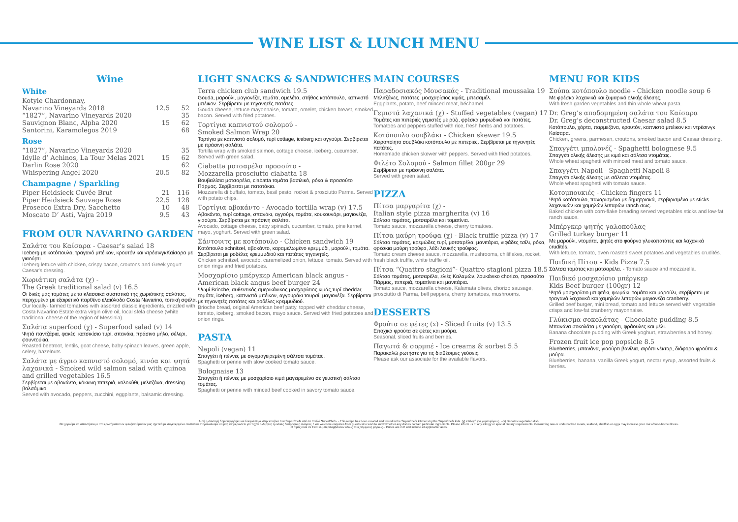WINE LIST & LUNCH MENU
Wine
White
| Kotyle Chardonnay, | | |
| Navarino Vineyards 2018 | 12.5 | 52 |
| “1827”, Navarino Vineyards 2020 | | 35 |
| Sauvignon Blanc, Alpha 2020 | 15 | 62 |
| Santorini, Karamolegos 2019 | | 68 |
Rose
| “1827”, Navarino Vineyards 2020 | | 35 |
| Idylle d’ Achinos, La Tour Melas 2021 | 15 | 62 |
| Darlin Rose 2020 | | 62 |
| Whispering Angel 2020 | 20.5 | 82 |
Champagne / Sparkling
| Piper Heidsieck Cuvée Brut | 21 | 116 |
| Piper Heidsieck Sauvage Rose | 22.5 | 128 |
| Prosecco Extra Dry, Sacchetto | 10 | 48 |
| Moscato D’ Asti, Vajra 2019 | 9.5 | 43 |
FROM OUR NAVARINO GARDEN
Σαλάτα του Καίσαρα - Caesar's salad 18
Iceberg με κοτόπουλο, τραγανό μπέικον, κρουτόν και ντρέσινγκΚαίσαρα με γιαούρτι.
Iceberg lettuce with chicken, crispy bacon, croutons and Greek yogurt Caesar's dressing.
Χωριάτικη σαλάτα (χ) -
The Greek traditional salad (v) 16.5
Οι δικές μας τομάτες με τα κλασσικά συστατικά της χωριάτικης σαλάτας, περιχυμένα με εξαιρετικό παρθένο ελαιόλαδο Costa Navarino, τοπική σφέλα.
Our locally- farmed tomatoes with assorted classic ingredients, drizzled with Costa Navarino Estate extra virgin olive oil, local sfela cheese (white traditional cheese of the region of Messinia).
Σαλάτα superfood (χ) - Superfood salad (v) 14
Ψητά παντζάρια, φακές, κατσικίσιο τυρί, σπανάκι, πράσινο μήλο, σέλερι, φουντούκια.
Roasted beetroot, lentils, goat cheese, baby spinach leaves, green apple, celery, hazelnuts.
Σαλάτα με άγριο καπνιστό σολομό, κινόα και ψητά λαχανικά - Smoked wild salmon salad with quinoa and grilled vegetables 16.5
Σερβίρεται με αβοκάντο, κόκκινη πιπεριά, κολοκύθι, μελιτζάνα, dressing βαλσάμικο.
Served with avocado, peppers, zucchini, eggplants, balsamic dressing.
LIGHT SNACKS & SANDWICHES
Terra chicken club sandwich 19.5
Gouda, μαρούλι, μαγιονέζα, τομάτα, ομελέτα, στήθος κοτόπουλο, καπνιστό μπέικον. Σερβίρεται με τηγανητές πατάτες.
Gouda cheese, lettuce mayonnaise, tomato, omelet, chicken breast, smoked bacon. Served with fried potatoes.
Τορτίγια καπνιστού σολομού -
Smoked Salmon Wrap 20
Τορτίγια με καπνιστό σολομό, τυρί cottage, iceberg και αγγούρι. Σερβίρεται με πράσινη σαλάτα.
Tortilla wrap with smoked salmon, cottage cheese, iceberg, cucumber. Served with green salad.
Ciabatta μοτσαρέλα προσούτο -
Mozzarella prosciutto ciabatta 18
Βουβαλίσια μοτσαρέλα, ciabatta τομάτα βασιλικό, ρόκα & προσούτο Πάρμας. Σερβίρεται με πατατάκια.
Mozzarella di buffalo, tomato, basil pesto, rocket & prosciutto Parma. Served with potato chips.
Τορτίγια αβοκάντο - Avocado tortilla wrap (v) 17.5
Αβοκάντο, τυρί cottage, σπανάκι, αγγούρι, τομάτα, κουκουνάρι, μαγιονέζα, γιαούρτι. Σερβίρεται με πράσινη σαλάτα.
Avocado, cottage cheese, baby spinach, cucumber, tomato, pine kernel, mayo, yoghurt. Served with green salad.
Σάντουιτς με κοτόπουλο - Chicken sandwich 19
Κοτόπουλο schnitzel, αβοκάντο, καραμελωμένο κρεμμύδι, μαρούλι, τομάτα. Σερβίρεται με ροδέλες κρεμμυδιού και πατάτες τηγανητές.
Chicken schnitzel, avocado, caramelized onion, lettuce, tomato. Served with onion rings and fried potatoes.
Μοσχαρίσιο μπέργκερ American black angus -
American black angus beef burger 24
Ψωμί Brioche, αυθεντικός αμερικάνικος μοσχαρίσιος κιμάς,τυρί cheddar, τομάτα, iceberg, καπνιστό μπέικον, αγγουράκι τουρσί, μαγιονέζα. Σερβίρεται με τηγανητές πατάτες και ροδέλες κρεμμυδιού.
Brioche bread, original American beef patty, topped with cheddar cheese, tomato, iceberg, smoked bacon, mayo sauce. Served with fried potatoes and onion rings.
PASTA
Napoli (vegan) 11
Σπαγγέτι ή πέννες με σιγομαγειρεμένη σάλτσα τομάτας.
Spaghetti or penne with slow cooked tomato sauce.
Bolognaise 13
Σπαγγέτι ή πέννες με μοσχαρίσιο κιμά μαγειρεμένο σε γευστική σάλτσα τομάτας.
Spaghetti or penne with minced beef cooked in savory tomato sauce.
MAIN COURSES
Παραδοσιακός Μουσακάς - Traditional moussaka 19
Μελιτζάνες, πατάτες, μοσχαρίσιος κιμάς, μπεσαμέλ.
Eggplants, potato, beef minced meat, béchamel.
Γεμιστά λαχανικά (χ) - Stuffed vegetables (vegan) 17
Τομάτες και πιπεριές γεμιστές με ρύζι, φρέσκα μυρωδικά και πατάτες.
Tomatoes and peppers stuffed with rice, fresh herbs and potatoes.
Κοτόπουλο σουβλάκι - Chicken skewer 19.5
Χειροποίητο σουβλάκι κοτόπουλο με πιπεριές. Σερβίρεται με τηγανητές πατάτες.
Homemade chicken skewer with peppers. Served with fried potatoes.
Φιλέτο Σολομού - Salmon fillet 200gr 29
Σερβίρεται με πράσινη σαλάτα.
Served with green salad.
PIZZA
Πίτσα μαργαρίτα (χ) -
Italian style pizza margherita (v) 16
Σάλτσα τομάτας, μοτσαρέλα και τοματίνια.
Tomato sauce, mozzarella cheese, cherry tomatoes.
Πίτσα μαύρη τρούφα (χ) - Black truffle pizza (v) 17
Σάλτσα τομάτας, κρεμώδες τυρί, μοτσαρέλα, μανιτάρια, νιφάδες τσίλι, ρόκα, φρέσκια μαύρη τρούφα, λάδι λευκής τρούφας.
Tomato cream cheese sauce, mozzarella, mushrooms, chiliflakes, rocket, fresh black truffle, white truffle oil.
Πίτσα “Quattro stagioni”- Quattro stagioni pizza 18.5
Σάλτσα τομάτας, μοτσαρέλα, ελιές Καλαμών, λουκάνικο chorizo, προσούτο Πάρμας, πιπεριά, τοματίνια και μανιτάρια.
Tomato sauce, mozzarella cheese, Kalamata olives, chorizo sausage, prosciutto di Parma, bell peppers, cherry tomatoes, mushrooms.
DESSERTS
Φρούτα σε φέτες (x) - Sliced fruits (v) 13.5
Εποχικά φρούτα σε φέτες και μούρα.
Seasonal, sliced fruits and berries.
Παγωτά & σορμπέ - Ice creams & sorbet 5.5
Παρακαλώ ρωτήστε για τις διαθέσιμες γεύσεις.
Please ask our associate for the available flavors.
MENU FOR KIDS
Σούπα κοτόπουλο noodle - Chicken noodle soup 6
Με φρέσκα λαχανικά και ζυμαρικό ολικής άλεσης.
With fresh garden vegetables and thin whole wheat pasta.
Dr. Greg’s αποδομημένη σαλάτα του Καίσαρα
Dr. Greg’s deconstructed Caesar salad 8.5
Κοτόπουλο, χόρτα, παρμεζάνα, κρουτόν, καπνιστό μπέικον και ντρέσινγκ Καίσαρα.
Chicken, greens, parmesan, croutons, smoked bacon and Caesar dressing.
Σπαγγέτι μπολονέζ - Spaghetti bolognese 9.5
Σπαγγέτι ολικής άλεσης με κιμά και σάλτσα ντομάτας.
Whole wheat spaghetti with minced meat and tomato sauce.
Σπαγγέτι Napoli - Spaghetti Napoli 8
Σπαγγέτι ολικής άλεσης με σάλτσα ντομάτας.
Whole wheat spaghetti with tomato sauce.
Κοτομπουκιές - Chicken fingers 11
Ψητό κοτόπουλο, παναρισμένο με δημητριακά, σερβιρισμένο με sticks λαχανικών και χαμηλών λιπαρών ranch σως.
Baked chicken with corn-flake breading served vegetables sticks and low-fat ranch sauce.
Μπέργκερ ψητής γαλοπούλας
Grilled turkey burger 11
Με μαρούλι, ντομάτα, ψητές στο φούρνο γλυκοπατάτες και λαχανικά crudités.
With lettuce, tomato, oven roasted sweet potatoes and vegetables crudités.
Παιδική Πίτσα - Kids Pizza 7.5
Σάλτσα τομάτας και μοτσαρέλα. - Tomato sauce and mozzarella.
Παιδικό μοσχαρίσιο μπέργκερ
Kids Beef burger (100gr) 12
Ψητό μοσχαρίσιο μπιφτέκι, ψωμάκι, τομάτα και μαρούλι, σερβίρεται με τραγανά λαχανικά και χαμηλών λιπαρών μαγιονέζα cranberry.
Grilled beef burger, mini bread, tomato and lettuce served with vegetable crisps and low-fat cranberry mayonnaise.
Γλύκισμα σοκολάτας - Chocolate pudding 8.5
Μπανάνα σοκολάτα με γιαούρτι, φράουλες και μέλι.
Banana chocolate pudding with Greek yoghurt, strawberries and honey.
Frozen fruit ice pop popsicle 8.5
Blueberries, μπανάνα, γιαούρτι βανίλια, σιρόπι νέκταρ, διάφορα φρούτα & μούρα.
Blueberries, banana, vanilla Greek yogurt, nectar syrup, assorted fruits & berries.
Αυτή η συνταγή δημιουργήθηκε και δοκιμάστηκε στην κουζίνα των SuperChefs από τα παιδιά SuperChefs. - This recipe has been created and tested in the SuperChefs kitchens by the SuperChefs kids. (χ) επιλογή για χορτοφάγους. - (v) Denotes vegetarian dish.
Θα χαρούμε να απαντήσουμε στα ερωτήματα των φιλοξενούμενών μας σχετικά με συγκεκριμένα συστατικά. Παρακαλούμε να μας ενημερώσετε για τυχόν αλλεργίες ή ειδικές διατροφικές ανάγκες. / We welcome enquiries from guests who wish to know whether any dishes contain particular ingredients. Please inform us of any allergy or special dietary requirements. Consuming raw or undercooked meats, seafood, shellfish or eggs may increase your risk of food-borne illness.
Οι τιμές είναι σε € και συμπεριλαμβάνουν όλους τους νόμιμους φόρους. / Prices are in € and include all applicable taxes.